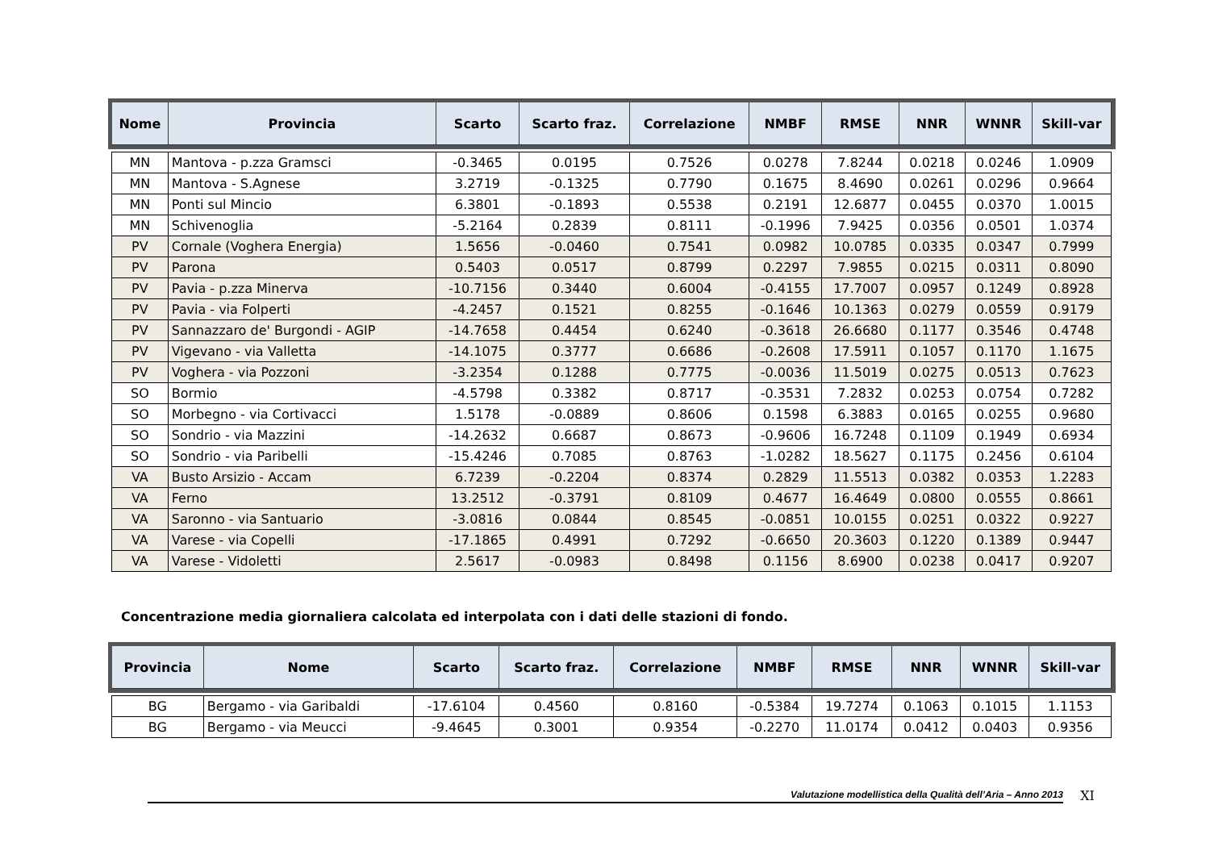| Nome | Provincia | Scarto | Scarto fraz. | Correlazione | NMBF | RMSE | NNR | WNNR | Skill-var |
| --- | --- | --- | --- | --- | --- | --- | --- | --- | --- |
| MN | Mantova - p.zza Gramsci | -0.3465 | 0.0195 | 0.7526 | 0.0278 | 7.8244 | 0.0218 | 0.0246 | 1.0909 |
| MN | Mantova - S.Agnese | 3.2719 | -0.1325 | 0.7790 | 0.1675 | 8.4690 | 0.0261 | 0.0296 | 0.9664 |
| MN | Ponti sul Mincio | 6.3801 | -0.1893 | 0.5538 | 0.2191 | 12.6877 | 0.0455 | 0.0370 | 1.0015 |
| MN | Schivenoglia | -5.2164 | 0.2839 | 0.8111 | -0.1996 | 7.9425 | 0.0356 | 0.0501 | 1.0374 |
| PV | Cornale (Voghera Energia) | 1.5656 | -0.0460 | 0.7541 | 0.0982 | 10.0785 | 0.0335 | 0.0347 | 0.7999 |
| PV | Parona | 0.5403 | 0.0517 | 0.8799 | 0.2297 | 7.9855 | 0.0215 | 0.0311 | 0.8090 |
| PV | Pavia - p.zza Minerva | -10.7156 | 0.3440 | 0.6004 | -0.4155 | 17.7007 | 0.0957 | 0.1249 | 0.8928 |
| PV | Pavia - via Folperti | -4.2457 | 0.1521 | 0.8255 | -0.1646 | 10.1363 | 0.0279 | 0.0559 | 0.9179 |
| PV | Sannazzaro de' Burgondi - AGIP | -14.7658 | 0.4454 | 0.6240 | -0.3618 | 26.6680 | 0.1177 | 0.3546 | 0.4748 |
| PV | Vigevano - via Valletta | -14.1075 | 0.3777 | 0.6686 | -0.2608 | 17.5911 | 0.1057 | 0.1170 | 1.1675 |
| PV | Voghera - via Pozzoni | -3.2354 | 0.1288 | 0.7775 | -0.0036 | 11.5019 | 0.0275 | 0.0513 | 0.7623 |
| SO | Bormio | -4.5798 | 0.3382 | 0.8717 | -0.3531 | 7.2832 | 0.0253 | 0.0754 | 0.7282 |
| SO | Morbegno - via Cortivacci | 1.5178 | -0.0889 | 0.8606 | 0.1598 | 6.3883 | 0.0165 | 0.0255 | 0.9680 |
| SO | Sondrio - via Mazzini | -14.2632 | 0.6687 | 0.8673 | -0.9606 | 16.7248 | 0.1109 | 0.1949 | 0.6934 |
| SO | Sondrio - via Paribelli | -15.4246 | 0.7085 | 0.8763 | -1.0282 | 18.5627 | 0.1175 | 0.2456 | 0.6104 |
| VA | Busto Arsizio - Accam | 6.7239 | -0.2204 | 0.8374 | 0.2829 | 11.5513 | 0.0382 | 0.0353 | 1.2283 |
| VA | Ferno | 13.2512 | -0.3791 | 0.8109 | 0.4677 | 16.4649 | 0.0800 | 0.0555 | 0.8661 |
| VA | Saronno - via Santuario | -3.0816 | 0.0844 | 0.8545 | -0.0851 | 10.0155 | 0.0251 | 0.0322 | 0.9227 |
| VA | Varese - via Copelli | -17.1865 | 0.4991 | 0.7292 | -0.6650 | 20.3603 | 0.1220 | 0.1389 | 0.9447 |
| VA | Varese - Vidoletti | 2.5617 | -0.0983 | 0.8498 | 0.1156 | 8.6900 | 0.0238 | 0.0417 | 0.9207 |
Concentrazione media giornaliera calcolata ed interpolata con i dati delle stazioni di fondo.
| Provincia | Nome | Scarto | Scarto fraz. | Correlazione | NMBF | RMSE | NNR | WNNR | Skill-var |
| --- | --- | --- | --- | --- | --- | --- | --- | --- | --- |
| BG | Bergamo - via Garibaldi | -17.6104 | 0.4560 | 0.8160 | -0.5384 | 19.7274 | 0.1063 | 0.1015 | 1.1153 |
| BG | Bergamo - via Meucci | -9.4645 | 0.3001 | 0.9354 | -0.2270 | 11.0174 | 0.0412 | 0.0403 | 0.9356 |
Valutazione modellistica della Qualità dell’Aria – Anno 2013
XI